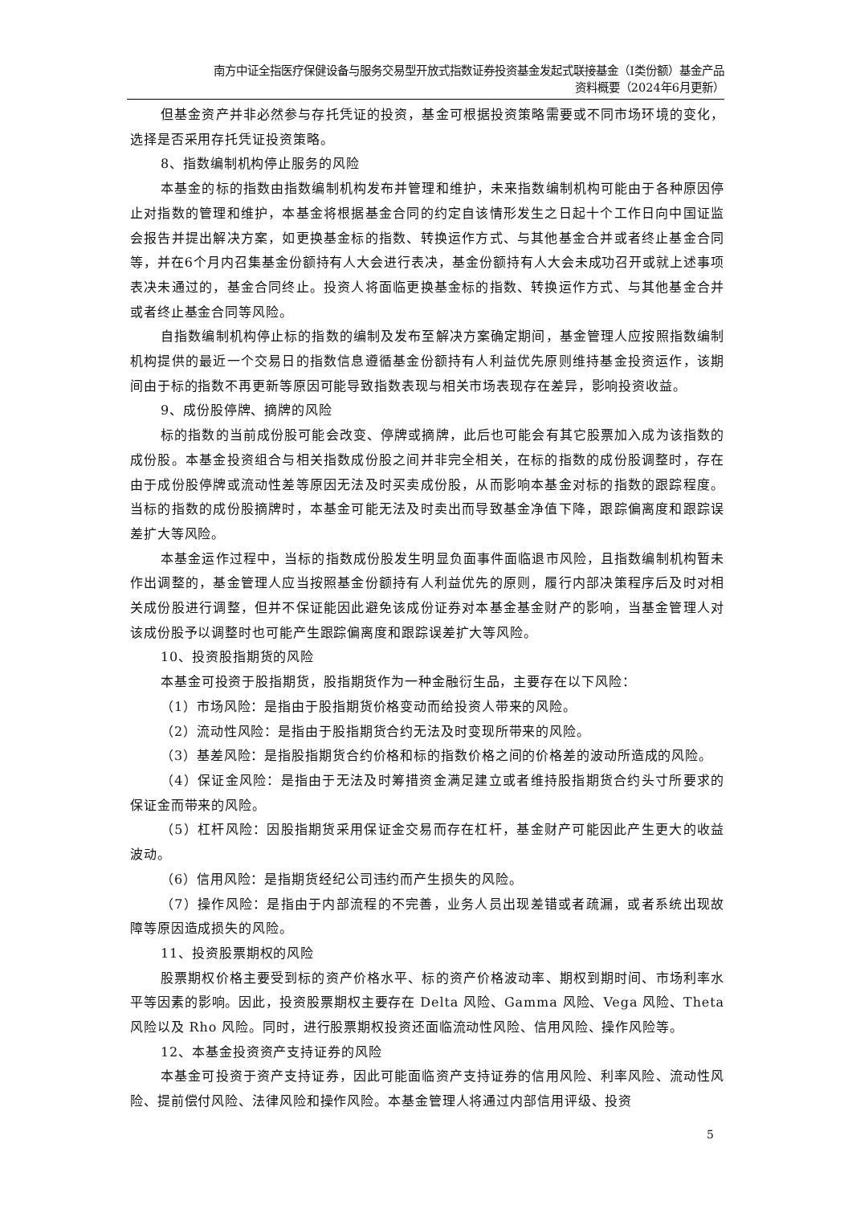南方中证全指医疗保健设备与服务交易型开放式指数证券投资基金发起式联接基金（I类份额）基金产品
资料概要（2024年6月更新）
但基金资产并非必然参与存托凭证的投资，基金可根据投资策略需要或不同市场环境的变化，选择是否采用存托凭证投资策略。
8、指数编制机构停止服务的风险
本基金的标的指数由指数编制机构发布并管理和维护，未来指数编制机构可能由于各种原因停止对指数的管理和维护，本基金将根据基金合同的约定自该情形发生之日起十个工作日向中国证监会报告并提出解决方案，如更换基金标的指数、转换运作方式、与其他基金合并或者终止基金合同等，并在6个月内召集基金份额持有人大会进行表决，基金份额持有人大会未成功召开或就上述事项表决未通过的，基金合同终止。投资人将面临更换基金标的指数、转换运作方式、与其他基金合并或者终止基金合同等风险。
自指数编制机构停止标的指数的编制及发布至解决方案确定期间，基金管理人应按照指数编制机构提供的最近一个交易日的指数信息遵循基金份额持有人利益优先原则维持基金投资运作，该期间由于标的指数不再更新等原因可能导致指数表现与相关市场表现存在差异，影响投资收益。
9、成份股停牌、摘牌的风险
标的指数的当前成份股可能会改变、停牌或摘牌，此后也可能会有其它股票加入成为该指数的成份股。本基金投资组合与相关指数成份股之间并非完全相关，在标的指数的成份股调整时，存在由于成份股停牌或流动性差等原因无法及时买卖成份股，从而影响本基金对标的指数的跟踪程度。当标的指数的成份股摘牌时，本基金可能无法及时卖出而导致基金净值下降，跟踪偏离度和跟踪误差扩大等风险。
本基金运作过程中，当标的指数成份股发生明显负面事件面临退市风险，且指数编制机构暂未作出调整的，基金管理人应当按照基金份额持有人利益优先的原则，履行内部决策程序后及时对相关成份股进行调整，但并不保证能因此避免该成份证券对本基金基金财产的影响，当基金管理人对该成份股予以调整时也可能产生跟踪偏离度和跟踪误差扩大等风险。
10、投资股指期货的风险
本基金可投资于股指期货，股指期货作为一种金融衍生品，主要存在以下风险：
（1）市场风险：是指由于股指期货价格变动而给投资人带来的风险。
（2）流动性风险：是指由于股指期货合约无法及时变现所带来的风险。
（3）基差风险：是指股指期货合约价格和标的指数价格之间的价格差的波动所造成的风险。
（4）保证金风险：是指由于无法及时筹措资金满足建立或者维持股指期货合约头寸所要求的保证金而带来的风险。
（5）杠杆风险：因股指期货采用保证金交易而存在杠杆，基金财产可能因此产生更大的收益波动。
（6）信用风险：是指期货经纪公司违约而产生损失的风险。
（7）操作风险：是指由于内部流程的不完善，业务人员出现差错或者疏漏，或者系统出现故障等原因造成损失的风险。
11、投资股票期权的风险
股票期权价格主要受到标的资产价格水平、标的资产价格波动率、期权到期时间、市场利率水平等因素的影响。因此，投资股票期权主要存在 Delta 风险、Gamma 风险、Vega 风险、Theta 风险以及 Rho 风险。同时，进行股票期权投资还面临流动性风险、信用风险、操作风险等。
12、本基金投资资产支持证券的风险
本基金可投资于资产支持证券，因此可能面临资产支持证券的信用风险、利率风险、流动性风险、提前偿付风险、法律风险和操作风险。本基金管理人将通过内部信用评级、投资
5